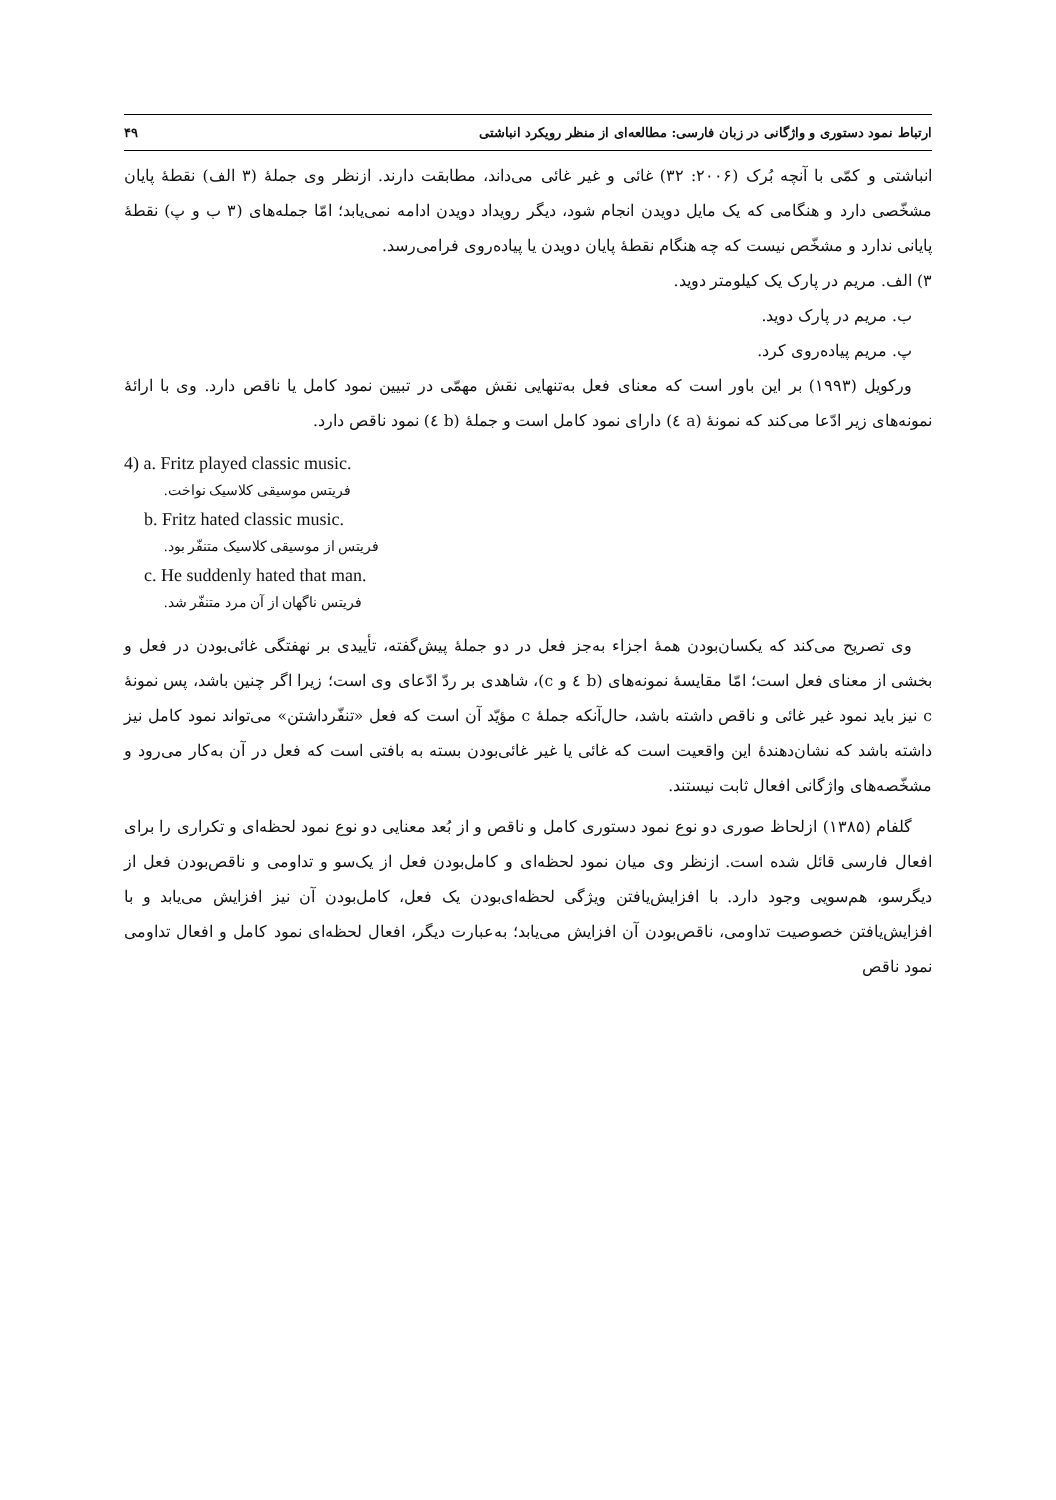ارتباط نمود دستوری و واژگانی در زبان فارسی: مطالعه‌ای از منظر رویکرد انباشتی ۴۹
انباشتی و کمّی با آنچه بُرک (۲۰۰۶: ۳۲) غائی و غیر غائی می‌داند، مطابقت دارند. ازنظر وی جملهٔ (۳ الف) نقطهٔ پایان مشخّصی دارد و هنگامی که یک مایل دویدن انجام شود، دیگر رویداد دویدن ادامه نمی‌یابد؛ امّا جمله‌های (۳ ب و پ) نقطهٔ پایانی ندارد و مشخّص نیست که چه هنگام نقطهٔ پایان دویدن یا پیاده‌روی فرامی‌رسد.
۳) الف. مریم در پارک یک کیلومتر دوید.
ب. مریم در پارک دوید.
پ. مریم پیاده‌روی کرد.
ورکویل (۱۹۹۳) بر این باور است که معنای فعل به‌تنهایی نقش مهمّی در تبیین نمود کامل یا ناقص دارد. وی با ارائهٔ نمونه‌های زیر ادّعا می‌کند که نمونهٔ (a ٤) دارای نمود کامل است و جملهٔ (b ٤) نمود ناقص دارد.
4) a. Fritz played classic music.
فریتس موسیقی کلاسیک نواخت.
b. Fritz hated classic music.
فریتس از موسیقی کلاسیک متنفّر بود.
c. He suddenly hated that man.
فریتس ناگهان از آن مرد متنفّر شد.
وی تصریح می‌کند که یکسان‌بودن همهٔ اجزاء به‌جز فعل در دو جملهٔ پیش‌گفته، تأییدی بر نهفتگی غائی‌بودن در فعل و بخشی از معنای فعل است؛ امّا مقایسهٔ نمونه‌های (b ٤ و c)، شاهدی بر ردّ ادّعای وی است؛ زیرا اگر چنین باشد، پس نمونهٔ c نیز باید نمود غیر غائی و ناقص داشته باشد، حال‌آنکه جملهٔ c مؤیّد آن است که فعل «تنفّرداشتن» می‌تواند نمود کامل نیز داشته باشد که نشان‌دهندهٔ این واقعیت است که غائی یا غیر غائی‌بودن بسته به بافتی است که فعل در آن به‌کار می‌رود و مشخّصه‌های واژگانی افعال ثابت نیستند.
گلفام (۱۳۸۵) ازلحاظ صوری دو نوع نمود دستوری کامل و ناقص و از بُعد معنایی دو نوع نمود لحظه‌ای و تکراری را برای افعال فارسی قائل شده است. ازنظر وی میان نمود لحظه‌ای و کامل‌بودن فعل از یک‌سو و تداومی و ناقص‌بودن فعل از دیگرسو، هم‌سویی وجود دارد. با افزایش‌یافتن ویژگی لحظه‌ای‌بودن یک فعل، کامل‌بودن آن نیز افزایش می‌یابد و با افزایش‌یافتن خصوصیت تداومی، ناقص‌بودن آن افزایش می‌یابد؛ به‌عبارت دیگر، افعال لحظه‌ای نمود کامل و افعال تداومی نمود ناقص